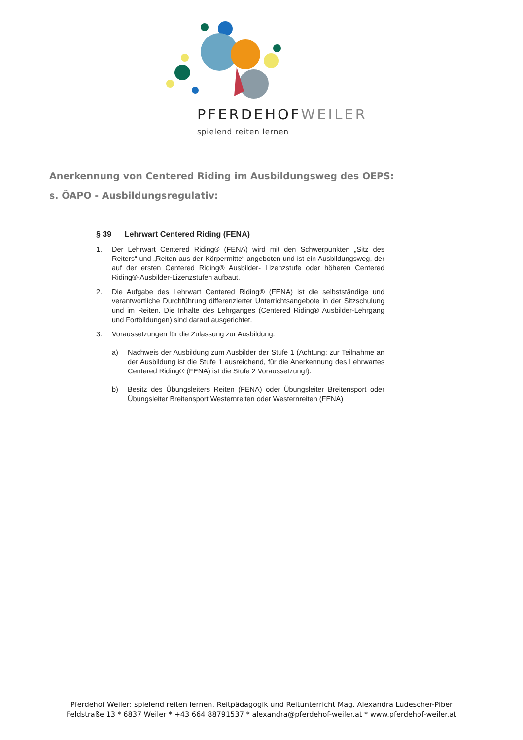PFERDEHOFWEILER
spielend reiten lernen
Anerkennung von Centered Riding im Ausbildungsweg des OEPS:
s. ÖAPO - Ausbildungsregulativ:
§ 39 Lehrwart Centered Riding (FENA)
1. Der Lehrwart Centered Riding® (FENA) wird mit den Schwerpunkten „Sitz des Reiters“ und „Reiten aus der Körpermitte“ angeboten und ist ein Ausbildungsweg, der auf der ersten Centered Riding® Ausbilder- Lizenzstufe oder höheren Centered Riding®-Ausbilder-Lizenzstufen aufbaut.
2. Die Aufgabe des Lehrwart Centered Riding® (FENA) ist die selbstständige und verantwortliche Durchführung differenzierter Unterrichtsangebote in der Sitzschulung und im Reiten. Die Inhalte des Lehrganges (Centered Riding® Ausbilder-Lehrgang und Fortbildungen) sind darauf ausgerichtet.
3. Voraussetzungen für die Zulassung zur Ausbildung:
a) Nachweis der Ausbildung zum Ausbilder der Stufe 1 (Achtung: zur Teilnahme an der Ausbildung ist die Stufe 1 ausreichend, für die Anerkennung des Lehrwartes Centered Riding® (FENA) ist die Stufe 2 Voraussetzung!).
b) Besitz des Übungsleiters Reiten (FENA) oder Übungsleiter Breitensport oder Übungsleiter Breitensport Westernreiten oder Westernreiten (FENA)
Pferdehof Weiler: spielend reiten lernen. Reitpädagogik und Reitunterricht Mag. Alexandra Ludescher-Piber
Feldstraße 13 * 6837 Weiler * +43 664 88791537 * alexandra@pferdehof-weiler.at * www.pferdehof-weiler.at